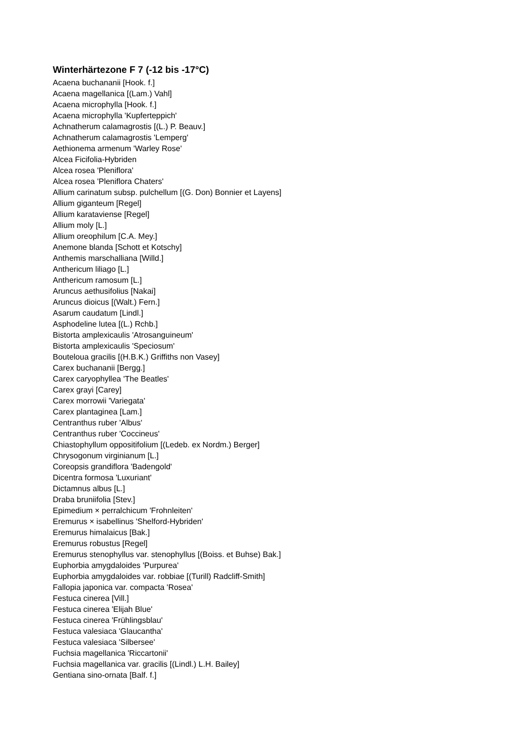Winterhärtezone F 7 (-12 bis -17°C)
Acaena buchananii [Hook. f.]
Acaena magellanica [(Lam.) Vahl]
Acaena microphylla [Hook. f.]
Acaena microphylla 'Kupferteppich'
Achnatherum calamagrostis [(L.) P. Beauv.]
Achnatherum calamagrostis 'Lemperg'
Aethionema armenum 'Warley Rose'
Alcea Ficifolia-Hybriden
Alcea rosea 'Pleniflora'
Alcea rosea 'Pleniflora Chaters'
Allium carinatum subsp. pulchellum [(G. Don) Bonnier et Layens]
Allium giganteum [Regel]
Allium karataviense [Regel]
Allium moly [L.]
Allium oreophilum [C.A. Mey.]
Anemone blanda [Schott et Kotschy]
Anthemis marschalliana [Willd.]
Anthericum liliago [L.]
Anthericum ramosum [L.]
Aruncus aethusifolius [Nakai]
Aruncus dioicus [(Walt.) Fern.]
Asarum caudatum [Lindl.]
Asphodeline lutea [(L.) Rchb.]
Bistorta amplexicaulis 'Atrosanguineum'
Bistorta amplexicaulis 'Speciosum'
Bouteloua gracilis [(H.B.K.) Griffiths non Vasey]
Carex buchananii [Bergg.]
Carex caryophyllea 'The Beatles'
Carex grayi [Carey]
Carex morrowii 'Variegata'
Carex plantaginea [Lam.]
Centranthus ruber 'Albus'
Centranthus ruber 'Coccineus'
Chiastophyllum oppositifolium [(Ledeb. ex Nordm.) Berger]
Chrysogonum virginianum [L.]
Coreopsis grandiflora 'Badengold'
Dicentra formosa 'Luxuriant'
Dictamnus albus [L.]
Draba bruniifolia [Stev.]
Epimedium × perralchicum 'Frohnleiten'
Eremurus × isabellinus 'Shelford-Hybriden'
Eremurus himalaicus [Bak.]
Eremurus robustus [Regel]
Eremurus stenophyllus var. stenophyllus [(Boiss. et Buhse) Bak.]
Euphorbia amygdaloides 'Purpurea'
Euphorbia amygdaloides var. robbiae [(Turill) Radcliff-Smith]
Fallopia japonica var. compacta 'Rosea'
Festuca cinerea [Vill.]
Festuca cinerea 'Elijah Blue'
Festuca cinerea 'Frühlingsblau'
Festuca valesiaca 'Glaucantha'
Festuca valesiaca 'Silbersee'
Fuchsia magellanica 'Riccartonii'
Fuchsia magellanica var. gracilis [(Lindl.) L.H. Bailey]
Gentiana sino-ornata [Balf. f.]